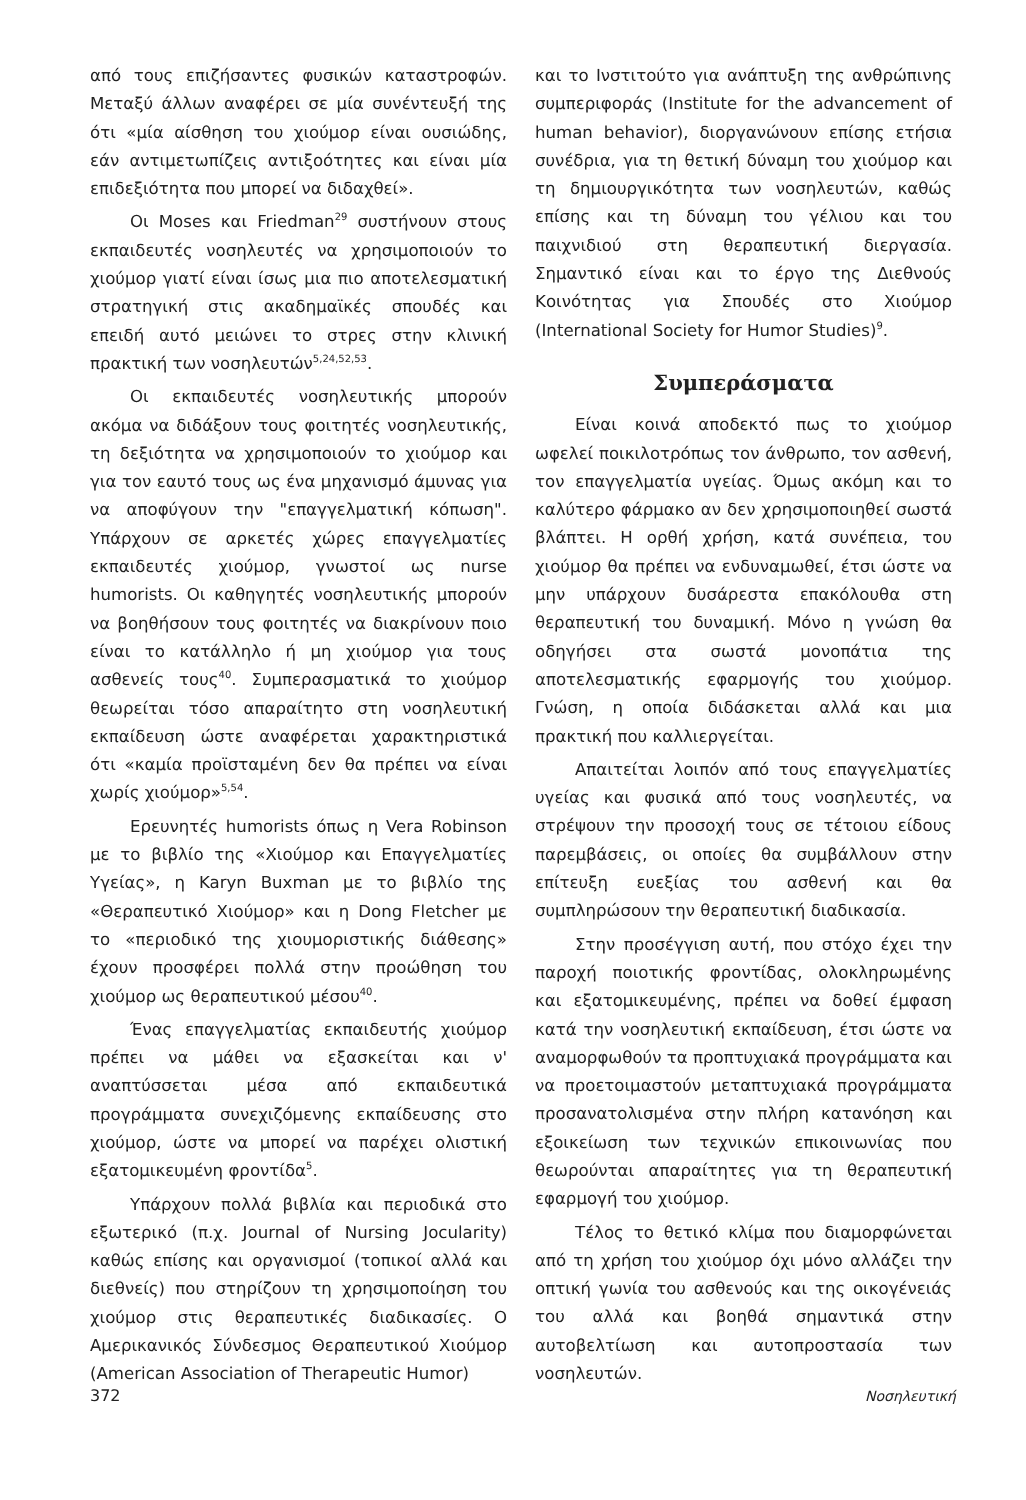από τους επιζήσαντες φυσικών καταστροφών. Μεταξύ άλλων αναφέρει σε μία συνέντευξή της ότι «μία αίσθηση του χιούμορ είναι ουσιώδης, εάν αντιμετωπίζεις αντιξοότητες και είναι μία επιδεξιότητα που μπορεί να διδαχθεί».
Οι Moses και Friedman<sup>29</sup> συστήνουν στους εκπαιδευτές νοσηλευτές να χρησιμοποιούν το χιούμορ γιατί είναι ίσως μια πιο αποτελεσματική στρατηγική στις ακαδημαϊκές σπουδές και επειδή αυτό μειώνει το στρες στην κλινική πρακτική των νοσηλευτών<sup>5,24,52,53</sup>.
Οι εκπαιδευτές νοσηλευτικής μπορούν ακόμα να διδάξουν τους φοιτητές νοσηλευτικής, τη δεξιότητα να χρησιμοποιούν το χιούμορ και για τον εαυτό τους ως ένα μηχανισμό άμυνας για να αποφύγουν την "επαγγελματική κόπωση". Υπάρχουν σε αρκετές χώρες επαγγελματίες εκπαιδευτές χιούμορ, γνωστοί ως nurse humorists. Οι καθηγητές νοσηλευτικής μπορούν να βοηθήσουν τους φοιτητές να διακρίνουν ποιο είναι το κατάλληλο ή μη χιούμορ για τους ασθενείς τους<sup>40</sup>. Συμπερασματικά το χιούμορ θεωρείται τόσο απαραίτητο στη νοσηλευτική εκπαίδευση ώστε αναφέρεται χαρακτηριστικά ότι «καμία προϊσταμένη δεν θα πρέπει να είναι χωρίς χιούμορ»<sup>5,54</sup>.
Ερευνητές humorists όπως η Vera Robinson με το βιβλίο της «Χιούμορ και Επαγγελματίες Υγείας», η Karyn Buxman με το βιβλίο της «Θεραπευτικό Χιούμορ» και η Dong Fletcher με το «περιοδικό της χιουμοριστικής διάθεσης» έχουν προσφέρει πολλά στην προώθηση του χιούμορ ως θεραπευτικού μέσου<sup>40</sup>.
Ένας επαγγελματίας εκπαιδευτής χιούμορ πρέπει να μάθει να εξασκείται και ν' αναπτύσσεται μέσα από εκπαιδευτικά προγράμματα συνεχιζόμενης εκπαίδευσης στο χιούμορ, ώστε να μπορεί να παρέχει ολιστική εξατομικευμένη φροντίδα<sup>5</sup>.
Υπάρχουν πολλά βιβλία και περιοδικά στο εξωτερικό (π.χ. Journal of Nursing Jocularity) καθώς επίσης και οργανισμοί (τοπικοί αλλά και διεθνείς) που στηρίζουν τη χρησιμοποίηση του χιούμορ στις θεραπευτικές διαδικασίες. Ο Αμερικανικός Σύνδεσμος Θεραπευτικού Χιούμορ (American Association of Therapeutic Humor)
και το Ινστιτούτο για ανάπτυξη της ανθρώπινης συμπεριφοράς (Institute for the advancement of human behavior), διοργανώνουν επίσης ετήσια συνέδρια, για τη θετική δύναμη του χιούμορ και τη δημιουργικότητα των νοσηλευτών, καθώς επίσης και τη δύναμη του γέλιου και του παιχνιδιού στη θεραπευτική διεργασία. Σημαντικό είναι και το έργο της Διεθνούς Κοινότητας για Σπουδές στο Χιούμορ (International Society for Humor Studies)<sup>9</sup>.
Συμπεράσματα
Είναι κοινά αποδεκτό πως το χιούμορ ωφελεί ποικιλοτρόπως τον άνθρωπο, τον ασθενή, τον επαγγελματία υγείας. Όμως ακόμη και το καλύτερο φάρμακο αν δεν χρησιμοποιηθεί σωστά βλάπτει. Η ορθή χρήση, κατά συνέπεια, του χιούμορ θα πρέπει να ενδυναμωθεί, έτσι ώστε να μην υπάρχουν δυσάρεστα επακόλουθα στη θεραπευτική του δυναμική. Μόνο η γνώση θα οδηγήσει στα σωστά μονοπάτια της αποτελεσματικής εφαρμογής του χιούμορ. Γνώση, η οποία διδάσκεται αλλά και μια πρακτική που καλλιεργείται.
Απαιτείται λοιπόν από τους επαγγελματίες υγείας και φυσικά από τους νοσηλευτές, να στρέψουν την προσοχή τους σε τέτοιου είδους παρεμβάσεις, οι οποίες θα συμβάλλουν στην επίτευξη ευεξίας του ασθενή και θα συμπληρώσουν την θεραπευτική διαδικασία.
Στην προσέγγιση αυτή, που στόχο έχει την παροχή ποιοτικής φροντίδας, ολοκληρωμένης και εξατομικευμένης, πρέπει να δοθεί έμφαση κατά την νοσηλευτική εκπαίδευση, έτσι ώστε να αναμορφωθούν τα προπτυχιακά προγράμματα και να προετοιμαστούν μεταπτυχιακά προγράμματα προσανατολισμένα στην πλήρη κατανόηση και εξοικείωση των τεχνικών επικοινωνίας που θεωρούνται απαραίτητες για τη θεραπευτική εφαρμογή του χιούμορ.
Τέλος το θετικό κλίμα που διαμορφώνεται από τη χρήση του χιούμορ όχι μόνο αλλάζει την οπτική γωνία του ασθενούς και της οικογένειάς του αλλά και βοηθά σημαντικά στην αυτοβελτίωση και αυτοπροστασία των νοσηλευτών.
372 Νοσηλευτική